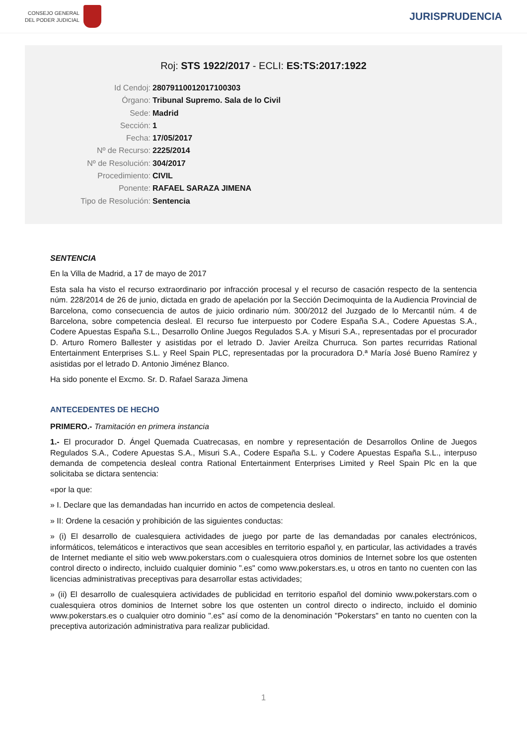CONSEJO GENERAL
DEL PODER JUDICIAL
JURISPRUDENCIA
Roj: STS 1922/2017 - ECLI: ES:TS:2017:1922
Id Cendoj: 28079110012017100303
Órgano: Tribunal Supremo. Sala de lo Civil
Sede: Madrid
Sección: 1
Fecha: 17/05/2017
Nº de Recurso: 2225/2014
Nº de Resolución: 304/2017
Procedimiento: CIVIL
Ponente: RAFAEL SARAZA JIMENA
Tipo de Resolución: Sentencia
SENTENCIA
En la Villa de Madrid, a 17 de mayo de 2017
Esta sala ha visto el recurso extraordinario por infracción procesal y el recurso de casación respecto de la sentencia núm. 228/2014 de 26 de junio, dictada en grado de apelación por la Sección Decimoquinta de la Audiencia Provincial de Barcelona, como consecuencia de autos de juicio ordinario núm. 300/2012 del Juzgado de lo Mercantil núm. 4 de Barcelona, sobre competencia desleal. El recurso fue interpuesto por Codere España S.A., Codere Apuestas S.A., Codere Apuestas España S.L., Desarrollo Online Juegos Regulados S.A. y Misuri S.A., representadas por el procurador D. Arturo Romero Ballester y asistidas por el letrado D. Javier Areilza Churruca. Son partes recurridas Rational Entertainment Enterprises S.L. y Reel Spain PLC, representadas por la procuradora D.ª María José Bueno Ramírez y asistidas por el letrado D. Antonio Jiménez Blanco.
Ha sido ponente el Excmo. Sr. D. Rafael Saraza Jimena
ANTECEDENTES DE HECHO
PRIMERO.- Tramitación en primera instancia
1.- El procurador D. Ángel Quemada Cuatrecasas, en nombre y representación de Desarrollos Online de Juegos Regulados S.A., Codere Apuestas S.A., Misuri S.A., Codere España S.L. y Codere Apuestas España S.L., interpuso demanda de competencia desleal contra Rational Entertainment Enterprises Limited y Reel Spain Plc en la que solicitaba se dictara sentencia:
«por la que:
» I. Declare que las demandadas han incurrido en actos de competencia desleal.
» II: Ordene la cesación y prohibición de las siguientes conductas:
» (i) El desarrollo de cualesquiera actividades de juego por parte de las demandadas por canales electrónicos, informáticos, telemáticos e interactivos que sean accesibles en territorio español y, en particular, las actividades a través de Internet mediante el sitio web www.pokerstars.com o cualesquiera otros dominios de Internet sobre los que ostenten control directo o indirecto, incluido cualquier dominio ".es" como www.pokerstars.es, u otros en tanto no cuenten con las licencias administrativas preceptivas para desarrollar estas actividades;
» (ii) El desarrollo de cualesquiera actividades de publicidad en territorio español del dominio www.pokerstars.com o cualesquiera otros dominios de Internet sobre los que ostenten un control directo o indirecto, incluido el dominio www.pokerstars.es o cualquier otro dominio ".es" así como de la denominación "Pokerstars" en tanto no cuenten con la preceptiva autorización administrativa para realizar publicidad.
1